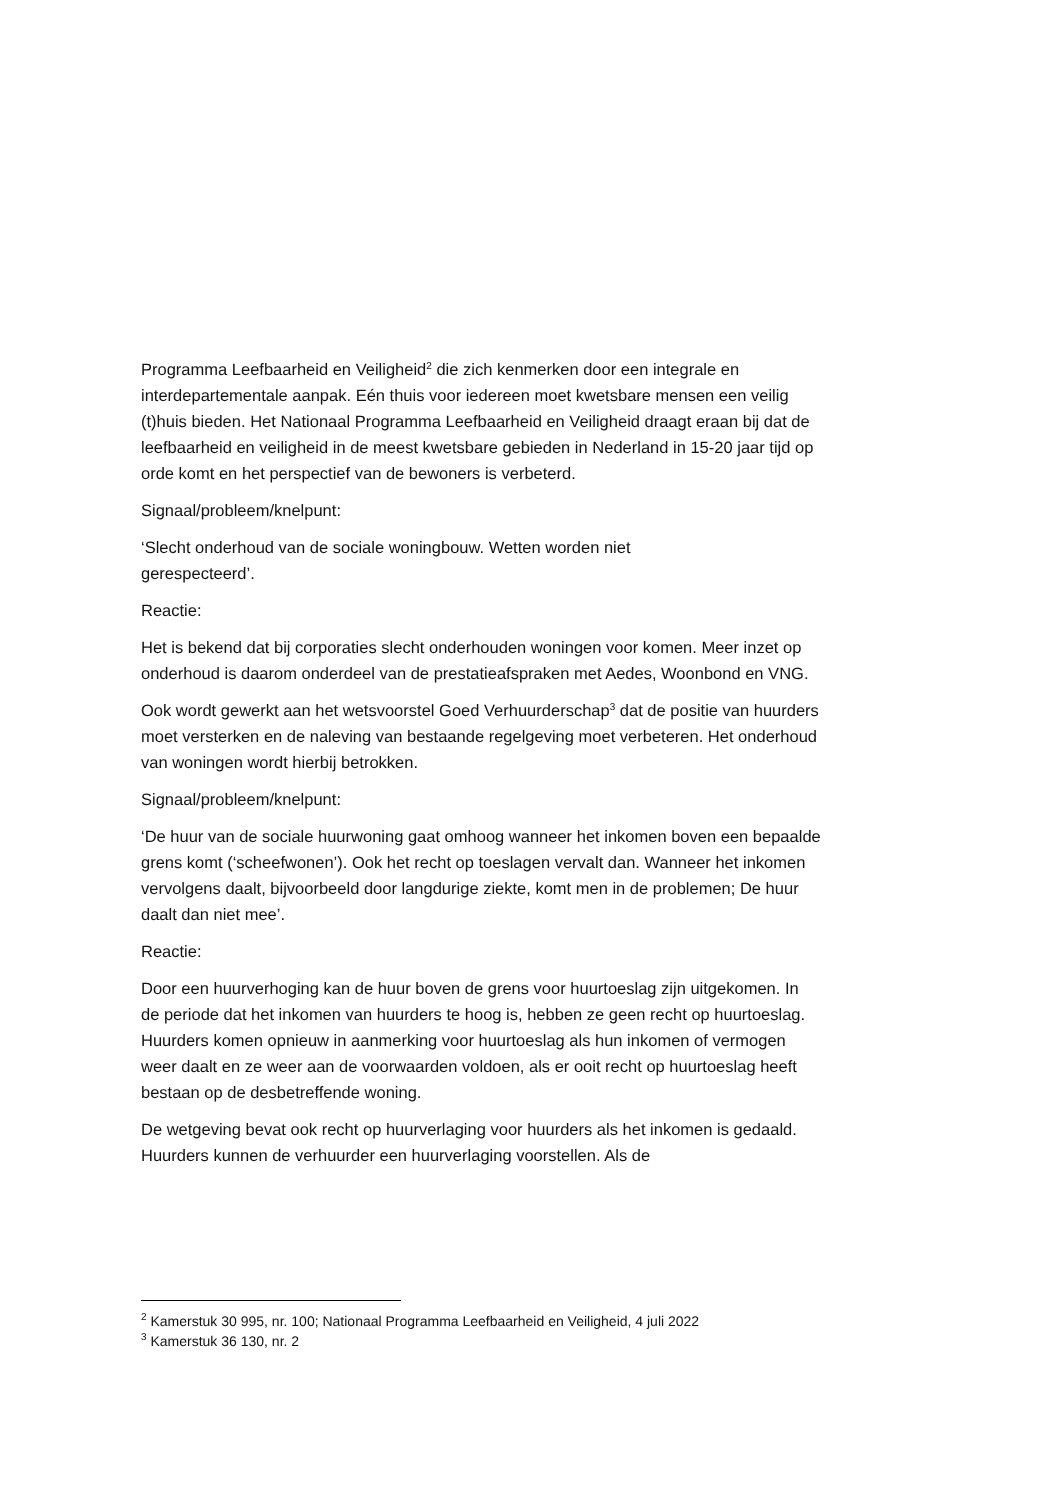Programma Leefbaarheid en Veiligheid<sup>2</sup> die zich kenmerken door een integrale en interdepartementale aanpak. Eén thuis voor iedereen moet kwetsbare mensen een veilig (t)huis bieden. Het Nationaal Programma Leefbaarheid en Veiligheid draagt eraan bij dat de leefbaarheid en veiligheid in de meest kwetsbare gebieden in Nederland in 15-20 jaar tijd op orde komt en het perspectief van de bewoners is verbeterd.
Signaal/probleem/knelpunt:
‘Slecht onderhoud van de sociale woningbouw. Wetten worden niet
gerespecteerd’.
Reactie:
Het is bekend dat bij corporaties slecht onderhouden woningen voor komen. Meer inzet op onderhoud is daarom onderdeel van de prestatieafspraken met Aedes, Woonbond en VNG.
Ook wordt gewerkt aan het wetsvoorstel Goed Verhuurderschap<sup>3</sup> dat de positie van huurders moet versterken en de naleving van bestaande regelgeving moet verbeteren. Het onderhoud van woningen wordt hierbij betrokken.
Signaal/probleem/knelpunt:
‘De huur van de sociale huurwoning gaat omhoog wanneer het inkomen boven een bepaalde grens komt (‘scheefwonen’). Ook het recht op toeslagen vervalt dan. Wanneer het inkomen vervolgens daalt, bijvoorbeeld door langdurige ziekte, komt men in de problemen; De huur daalt dan niet mee’.
Reactie:
Door een huurverhoging kan de huur boven de grens voor huurtoeslag zijn uitgekomen. In de periode dat het inkomen van huurders te hoog is, hebben ze geen recht op huurtoeslag. Huurders komen opnieuw in aanmerking voor huurtoeslag als hun inkomen of vermogen weer daalt en ze weer aan de voorwaarden voldoen, als er ooit recht op huurtoeslag heeft bestaan op de desbetreffende woning.
De wetgeving bevat ook recht op huurverlaging voor huurders als het inkomen is gedaald. Huurders kunnen de verhuurder een huurverlaging voorstellen. Als de
<sup>2</sup> Kamerstuk 30 995, nr. 100; Nationaal Programma Leefbaarheid en Veiligheid, 4 juli 2022
<sup>3</sup> Kamerstuk 36 130, nr. 2